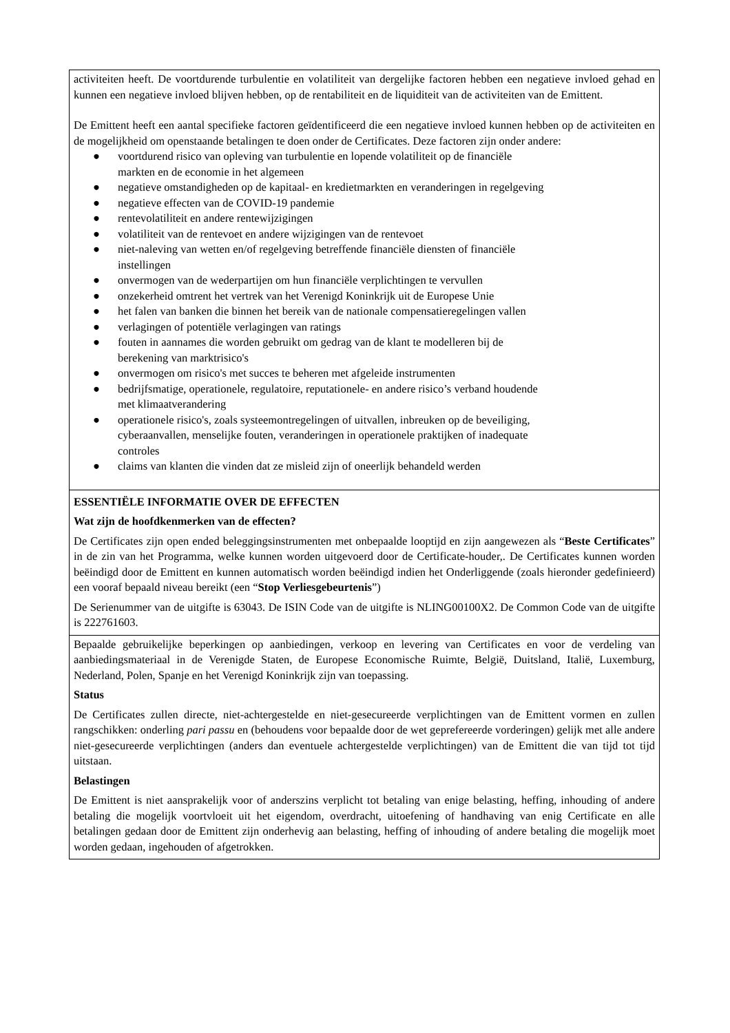activiteiten heeft. De voortdurende turbulentie en volatiliteit van dergelijke factoren hebben een negatieve invloed gehad en kunnen een negatieve invloed blijven hebben, op de rentabiliteit en de liquiditeit van de activiteiten van de Emittent.
De Emittent heeft een aantal specifieke factoren geïdentificeerd die een negatieve invloed kunnen hebben op de activiteiten en de mogelijkheid om openstaande betalingen te doen onder de Certificates. Deze factoren zijn onder andere:
● voortdurend risico van opleving van turbulentie en lopende volatiliteit op de financiële
markten en de economie in het algemeen
● negatieve omstandigheden op de kapitaal- en kredietmarkten en veranderingen in regelgeving
● negatieve effecten van de COVID-19 pandemie
● rentevolatiliteit en andere rentewijzigingen
● volatiliteit van de rentevoet en andere wijzigingen van de rentevoet
● niet-naleving van wetten en/of regelgeving betreffende financiële diensten of financiële
instellingen
● onvermogen van de wederpartijen om hun financiële verplichtingen te vervullen
● onzekerheid omtrent het vertrek van het Verenigd Koninkrijk uit de Europese Unie
● het falen van banken die binnen het bereik van de nationale compensatieregelingen vallen
● verlagingen of potentiële verlagingen van ratings
● fouten in aannames die worden gebruikt om gedrag van de klant te modelleren bij de
berekening van marktrisico's
● onvermogen om risico's met succes te beheren met afgeleide instrumenten
● bedrijfsmatige, operationele, regulatoire, reputationele- en andere risico’s verband houdende
met klimaatverandering
● operationele risico's, zoals systeemontregelingen of uitvallen, inbreuken op de beveiliging,
cyberaanvallen, menselijke fouten, veranderingen in operationele praktijken of inadequate
controles
● claims van klanten die vinden dat ze misleid zijn of oneerlijk behandeld werden
ESSENTIËLE INFORMATIE OVER DE EFFECTEN
Wat zijn de hoofdkenmerken van de effecten?
De Certificates zijn open ended beleggingsinstrumenten met onbepaalde looptijd en zijn aangewezen als “Beste Certificates” in de zin van het Programma, welke kunnen worden uitgevoerd door de Certificate-houder,. De Certificates kunnen worden beëindigd door de Emittent en kunnen automatisch worden beëindigd indien het Onderliggende (zoals hieronder gedefinieerd) een vooraf bepaald niveau bereikt (een “Stop Verliesgebeurtenis”)
De Serienummer van de uitgifte is 63043. De ISIN Code van de uitgifte is NLING00100X2. De Common Code van de uitgifte is 222761603.
Bepaalde gebruikelijke beperkingen op aanbiedingen, verkoop en levering van Certificates en voor de verdeling van aanbiedingsmateriaal in de Verenigde Staten, de Europese Economische Ruimte, België, Duitsland, Italië, Luxemburg, Nederland, Polen, Spanje en het Verenigd Koninkrijk zijn van toepassing.
Status
De Certificates zullen directe, niet-achtergestelde en niet-gesecureerde verplichtingen van de Emittent vormen en zullen rangschikken: onderling pari passu en (behoudens voor bepaalde door de wet geprefereerde vorderingen) gelijk met alle andere niet-gesecureerde verplichtingen (anders dan eventuele achtergestelde verplichtingen) van de Emittent die van tijd tot tijd uitstaan.
Belastingen
De Emittent is niet aansprakelijk voor of anderszins verplicht tot betaling van enige belasting, heffing, inhouding of andere betaling die mogelijk voortvloeit uit het eigendom, overdracht, uitoefening of handhaving van enig Certificate en alle betalingen gedaan door de Emittent zijn onderhevig aan belasting, heffing of inhouding of andere betaling die mogelijk moet worden gedaan, ingehouden of afgetrokken.